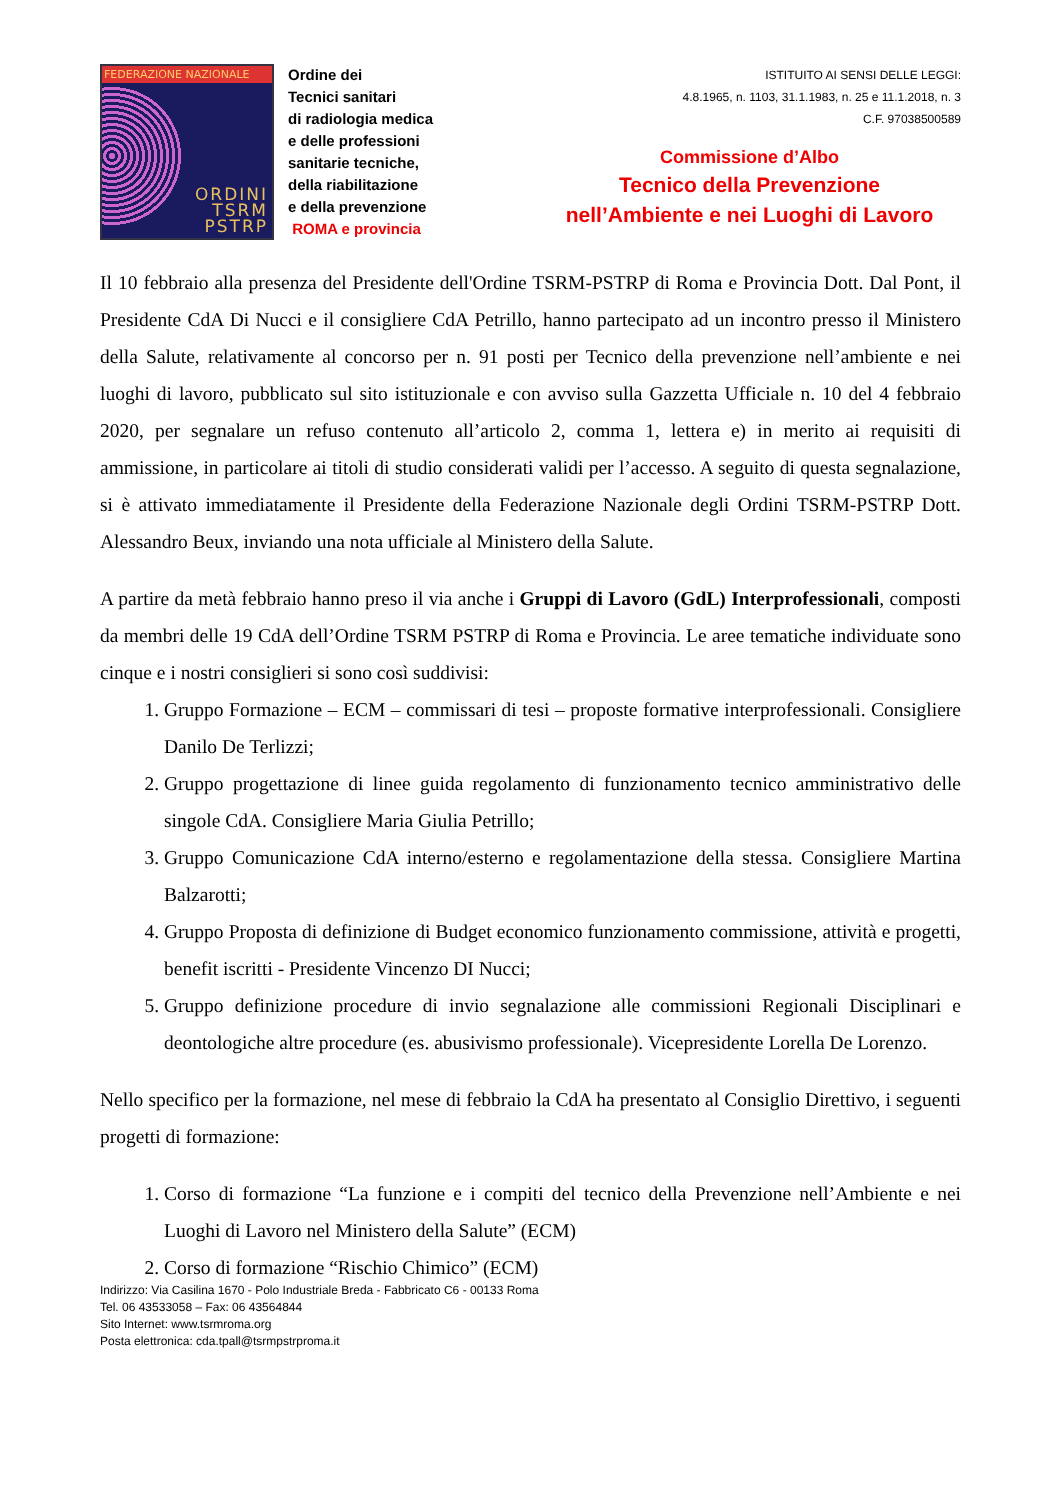FEDERAZIONE NAZIONALE
ORDINI
TSRM
PSTRP
Ordine dei
Tecnici sanitari
di radiologia medica
e delle professioni
sanitarie tecniche,
della riabilitazione
e della prevenzione
ROMA e provincia
ISTITUITO AI SENSI DELLE LEGGI:
4.8.1965, n. 1103, 31.1.1983, n. 25 e 11.1.2018, n. 3
C.F. 97038500589
Commissione d’Albo
Tecnico della Prevenzione
nell’Ambiente e nei Luoghi di Lavoro
Il 10 febbraio alla presenza del Presidente dell'Ordine TSRM-PSTRP di Roma e Provincia Dott. Dal Pont, il Presidente CdA Di Nucci e il consigliere CdA Petrillo, hanno partecipato ad un incontro presso il Ministero della Salute, relativamente al concorso per n. 91 posti per Tecnico della prevenzione nell’ambiente e nei luoghi di lavoro, pubblicato sul sito istituzionale e con avviso sulla Gazzetta Ufficiale n. 10 del 4 febbraio 2020, per segnalare un refuso contenuto all’articolo 2, comma 1, lettera e) in merito ai requisiti di ammissione, in particolare ai titoli di studio considerati validi per l’accesso. A seguito di questa segnalazione, si è attivato immediatamente il Presidente della Federazione Nazionale degli Ordini TSRM-PSTRP Dott. Alessandro Beux, inviando una nota ufficiale al Ministero della Salute.
A partire da metà febbraio hanno preso il via anche i Gruppi di Lavoro (GdL) Interprofessionali, composti da membri delle 19 CdA dell’Ordine TSRM PSTRP di Roma e Provincia. Le aree tematiche individuate sono cinque e i nostri consiglieri si sono così suddivisi:
1. Gruppo Formazione – ECM – commissari di tesi – proposte formative interprofessionali. Consigliere Danilo De Terlizzi;
2. Gruppo progettazione di linee guida regolamento di funzionamento tecnico amministrativo delle singole CdA. Consigliere Maria Giulia Petrillo;
3. Gruppo Comunicazione CdA interno/esterno e regolamentazione della stessa. Consigliere Martina Balzarotti;
4. Gruppo Proposta di definizione di Budget economico funzionamento commissione, attività e progetti, benefit iscritti - Presidente Vincenzo DI Nucci;
5. Gruppo definizione procedure di invio segnalazione alle commissioni Regionali Disciplinari e deontologiche altre procedure (es. abusivismo professionale). Vicepresidente Lorella De Lorenzo.
Nello specifico per la formazione, nel mese di febbraio la CdA ha presentato al Consiglio Direttivo, i seguenti progetti di formazione:
1. Corso di formazione “La funzione e i compiti del tecnico della Prevenzione nell’Ambiente e nei Luoghi di Lavoro nel Ministero della Salute” (ECM)
2. Corso di formazione “Rischio Chimico” (ECM)
Indirizzo: Via Casilina 1670 - Polo Industriale Breda - Fabbricato C6 - 00133 Roma
Tel. 06 43533058 – Fax: 06 43564844
Sito Internet: www.tsrmroma.org
Posta elettronica: cda.tpall@tsrmpstrproma.it